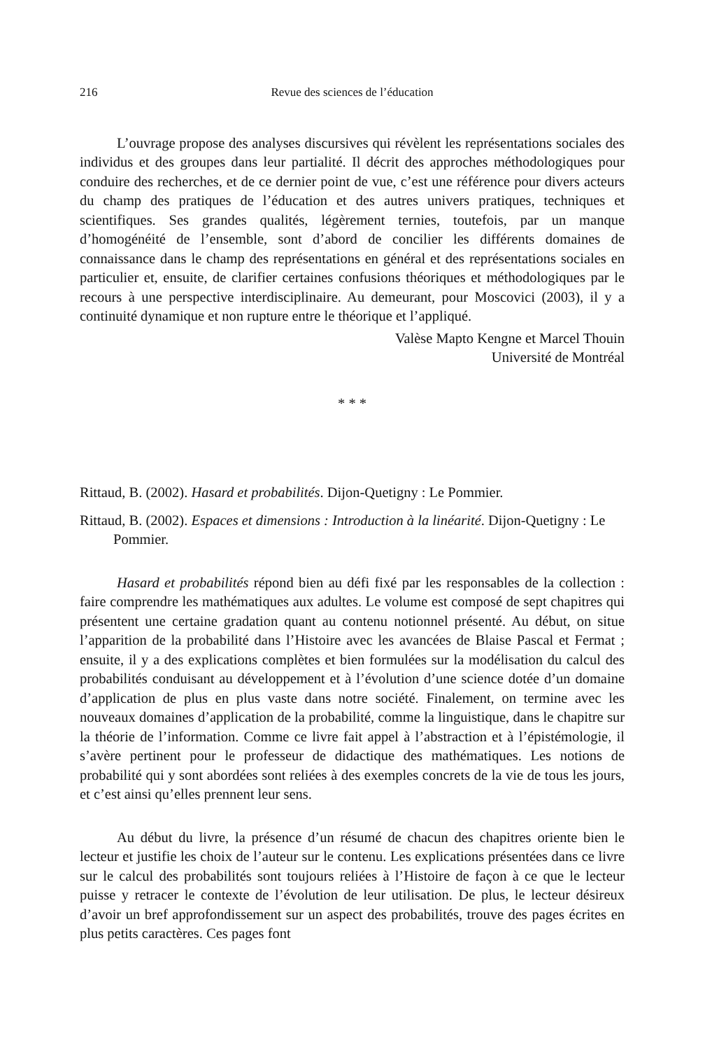216 Revue des sciences de l’éducation
L’ouvrage propose des analyses discursives qui révèlent les représentations sociales des individus et des groupes dans leur partialité. Il décrit des approches méthodologiques pour conduire des recherches, et de ce dernier point de vue, c’est une référence pour divers acteurs du champ des pratiques de l’éducation et des autres univers pratiques, techniques et scientifiques. Ses grandes qualités, légèrement ternies, toutefois, par un manque d’homogénéité de l’ensemble, sont d’abord de concilier les différents domaines de connaissance dans le champ des représentations en général et des représentations sociales en particulier et, ensuite, de clarifier certaines confusions théoriques et méthodologiques par le recours à une perspective interdisciplinaire. Au demeurant, pour Moscovici (2003), il y a continuité dynamique et non rupture entre le théorique et l’appliqué.
Valèse Mapto Kengne et Marcel Thouin
Université de Montréal
* * *
Rittaud, B. (2002). Hasard et probabilités. Dijon-Quetigny : Le Pommier.
Rittaud, B. (2002). Espaces et dimensions : Introduction à la linéarité. Dijon-Quetigny : Le Pommier.
Hasard et probabilités répond bien au défi fixé par les responsables de la collection : faire comprendre les mathématiques aux adultes. Le volume est composé de sept chapitres qui présentent une certaine gradation quant au contenu notionnel présenté. Au début, on situe l’apparition de la probabilité dans l’Histoire avec les avancées de Blaise Pascal et Fermat ; ensuite, il y a des explications complètes et bien formulées sur la modélisation du calcul des probabilités conduisant au développement et à l’évolution d’une science dotée d’un domaine d’application de plus en plus vaste dans notre société. Finalement, on termine avec les nouveaux domaines d’application de la probabilité, comme la linguistique, dans le chapitre sur la théorie de l’information. Comme ce livre fait appel à l’abstraction et à l’épistémologie, il s’avère pertinent pour le professeur de didactique des mathématiques. Les notions de probabilité qui y sont abordées sont reliées à des exemples concrets de la vie de tous les jours, et c’est ainsi qu’elles prennent leur sens.
Au début du livre, la présence d’un résumé de chacun des chapitres oriente bien le lecteur et justifie les choix de l’auteur sur le contenu. Les explications présentées dans ce livre sur le calcul des probabilités sont toujours reliées à l’Histoire de façon à ce que le lecteur puisse y retracer le contexte de l’évolution de leur utilisation. De plus, le lecteur désireux d’avoir un bref approfondissement sur un aspect des probabilités, trouve des pages écrites en plus petits caractères. Ces pages font